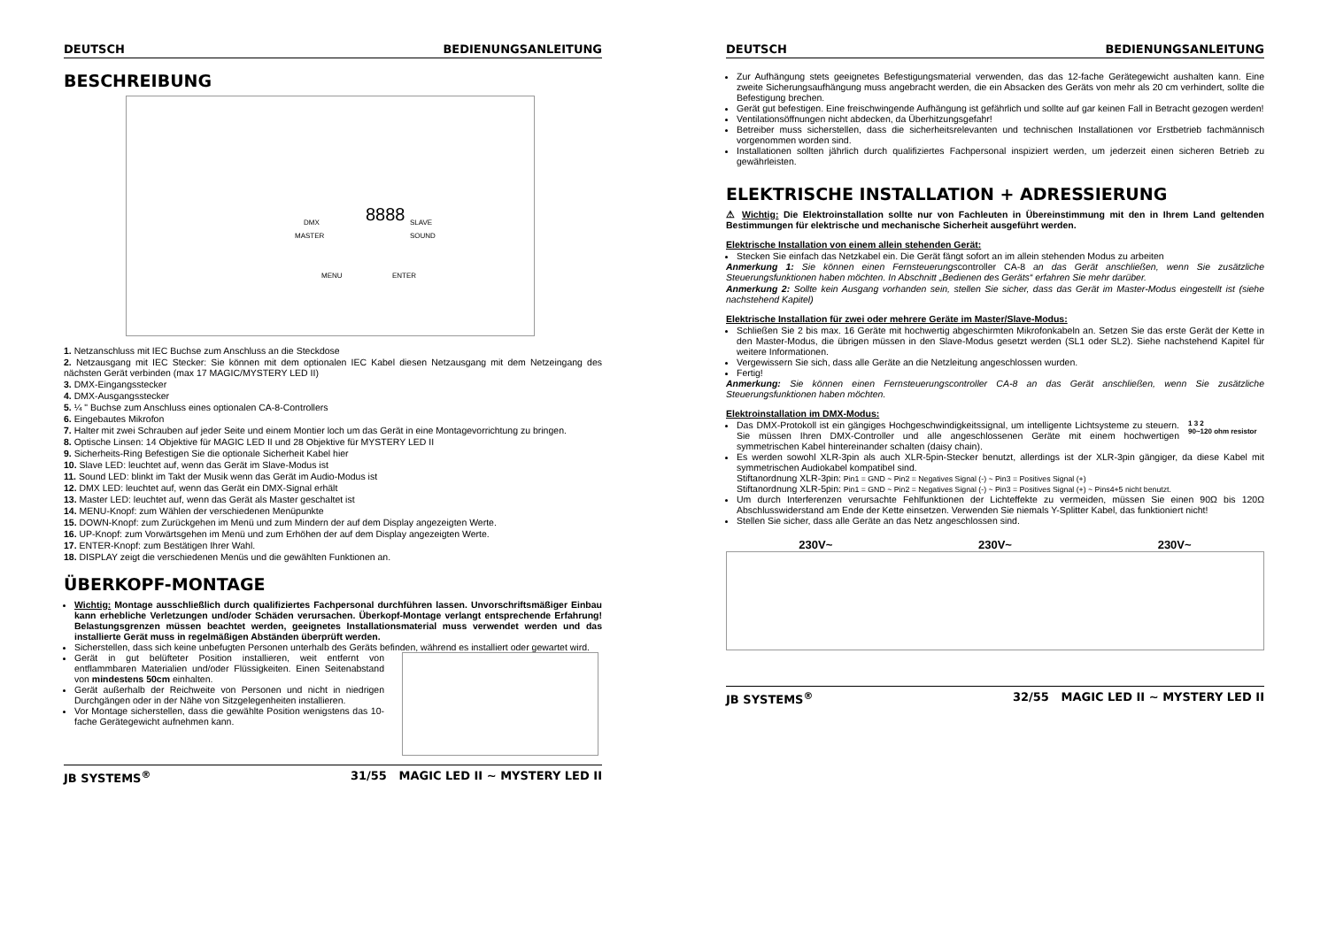DEUTSCH BEDIENUNGSANLEITUNG
BESCHREIBUNG
8888
DMX
MASTER
SLAVE
SOUND
MENU
ENTER
1. Netzanschluss mit IEC Buchse zum Anschluss an die Steckdose
2. Netzausgang mit IEC Stecker: Sie können mit dem optionalen IEC Kabel diesen Netzausgang mit dem Netzeingang des nächsten Gerät verbinden (max 17 MAGIC/MYSTERY LED II)
3. DMX-Eingangsstecker
4. DMX-Ausgangsstecker
5. ¼ " Buchse zum Anschluss eines optionalen CA-8-Controllers
6. Eingebautes Mikrofon
7. Halter mit zwei Schrauben auf jeder Seite und einem Montier loch um das Gerät in eine Montagevorrichtung zu bringen.
8. Optische Linsen: 14 Objektive für MAGIC LED II und 28 Objektive für MYSTERY LED II
9. Sicherheits-Ring Befestigen Sie die optionale Sicherheit Kabel hier
10. Slave LED: leuchtet auf, wenn das Gerät im Slave-Modus ist
11. Sound LED: blinkt im Takt der Musik wenn das Gerät im Audio-Modus ist
12. DMX LED: leuchtet auf, wenn das Gerät ein DMX-Signal erhält
13. Master LED: leuchtet auf, wenn das Gerät als Master geschaltet ist
14. MENU-Knopf: zum Wählen der verschiedenen Menüpunkte
15. DOWN-Knopf: zum Zurückgehen im Menü und zum Mindern der auf dem Display angezeigten Werte.
16. UP-Knopf: zum Vorwärtsgehen im Menü und zum Erhöhen der auf dem Display angezeigten Werte.
17. ENTER-Knopf: zum Bestätigen Ihrer Wahl.
18. DISPLAY zeigt die verschiedenen Menüs und die gewählten Funktionen an.
ÜBERKOPF-MONTAGE
Wichtig: Montage ausschließlich durch qualifiziertes Fachpersonal durchführen lassen. Unvorschriftsmäßiger Einbau kann erhebliche Verletzungen und/oder Schäden verursachen. Überkopf-Montage verlangt entsprechende Erfahrung! Belastungsgrenzen müssen beachtet werden, geeignetes Installationsmaterial muss verwendet werden und das installierte Gerät muss in regelmäßigen Abständen überprüft werden.
Sicherstellen, dass sich keine unbefugten Personen unterhalb des Geräts befinden, während es installiert oder gewartet wird.
Gerät in gut belüfteter Position installieren, weit entfernt von entflammbaren Materialien und/oder Flüssigkeiten. Einen Seitenabstand von mindestens 50cm einhalten.
Gerät außerhalb der Reichweite von Personen und nicht in niedrigen Durchgängen oder in der Nähe von Sitzgelegenheiten installieren.
Vor Montage sicherstellen, dass die gewählte Position wenigstens das 10-fache Gerätegewicht aufnehmen kann.
JB SYSTEMS<sup>®</sup> 31/55 MAGIC LED II ~ MYSTERY LED II
DEUTSCH BEDIENUNGSANLEITUNG
Zur Aufhängung stets geeignetes Befestigungsmaterial verwenden, das das 12-fache Gerätegewicht aushalten kann. Eine zweite Sicherungsaufhängung muss angebracht werden, die ein Absacken des Geräts von mehr als 20 cm verhindert, sollte die Befestigung brechen.
Gerät gut befestigen. Eine freischwingende Aufhängung ist gefährlich und sollte auf gar keinen Fall in Betracht gezogen werden!
Ventilationsöffnungen nicht abdecken, da Überhitzungsgefahr!
Betreiber muss sicherstellen, dass die sicherheitsrelevanten und technischen Installationen vor Erstbetrieb fachmännisch vorgenommen worden sind.
Installationen sollten jährlich durch qualifiziertes Fachpersonal inspiziert werden, um jederzeit einen sicheren Betrieb zu gewährleisten.
ELEKTRISCHE INSTALLATION + ADRESSIERUNG
⚠ Wichtig: Die Elektroinstallation sollte nur von Fachleuten in Übereinstimmung mit den in Ihrem Land geltenden Bestimmungen für elektrische und mechanische Sicherheit ausgeführt werden.
Elektrische Installation von einem allein stehenden Gerät:
Stecken Sie einfach das Netzkabel ein. Die Gerät fängt sofort an im allein stehenden Modus zu arbeiten
Anmerkung 1: Sie können einen Fernsteuerungscontroller CA-8 an das Gerät anschließen, wenn Sie zusätzliche Steuerungsfunktionen haben möchten. In Abschnitt „Bedienen des Geräts“ erfahren Sie mehr darüber.
Anmerkung 2: Sollte kein Ausgang vorhanden sein, stellen Sie sicher, dass das Gerät im Master-Modus eingestellt ist (siehe nachstehend Kapitel)
Elektrische Installation für zwei oder mehrere Geräte im Master/Slave-Modus:
Schließen Sie 2 bis max. 16 Geräte mit hochwertig abgeschirmten Mikrofonkabeln an. Setzen Sie das erste Gerät der Kette in den Master-Modus, die übrigen müssen in den Slave-Modus gesetzt werden (SL1 oder SL2). Siehe nachstehend Kapitel für weitere Informationen.
Vergewissern Sie sich, dass alle Geräte an die Netzleitung angeschlossen wurden.
Fertig!
Anmerkung: Sie können einen Fernsteuerungscontroller CA-8 an das Gerät anschließen, wenn Sie zusätzliche Steuerungsfunktionen haben möchten.
Elektroinstallation im DMX-Modus:
Das DMX-Protokoll ist ein gängiges Hochgeschwindigkeitssignal, um intelligente Lichtsysteme zu steuern. Sie müssen Ihren DMX-Controller und alle angeschlossenen Geräte mit einem hochwertigen symmetrischen Kabel hintereinander schalten (daisy chain).
1 3 2
90~120 ohm resistor
Es werden sowohl XLR-3pin als auch XLR-5pin-Stecker benutzt, allerdings ist der XLR-3pin gängiger, da diese Kabel mit symmetrischen Audiokabel kompatibel sind.
Stiftanordnung XLR-3pin: Pin1 = GND ~ Pin2 = Negatives Signal (-) ~ Pin3 = Positives Signal (+)
Stiftanordnung XLR-5pin: Pin1 = GND ~ Pin2 = Negatives Signal (-) ~ Pin3 = Positives Signal (+) ~ Pins4+5 nicht benutzt.
Um durch Interferenzen verursachte Fehlfunktionen der Lichteffekte zu vermeiden, müssen Sie einen 90Ω bis 120Ω Abschlusswiderstand am Ende der Kette einsetzen. Verwenden Sie niemals Y-Splitter Kabel, das funktioniert nicht!
Stellen Sie sicher, dass alle Geräte an das Netz angeschlossen sind.
230V~ 230V~ 230V~
JB SYSTEMS<sup>®</sup> 32/55 MAGIC LED II ~ MYSTERY LED II